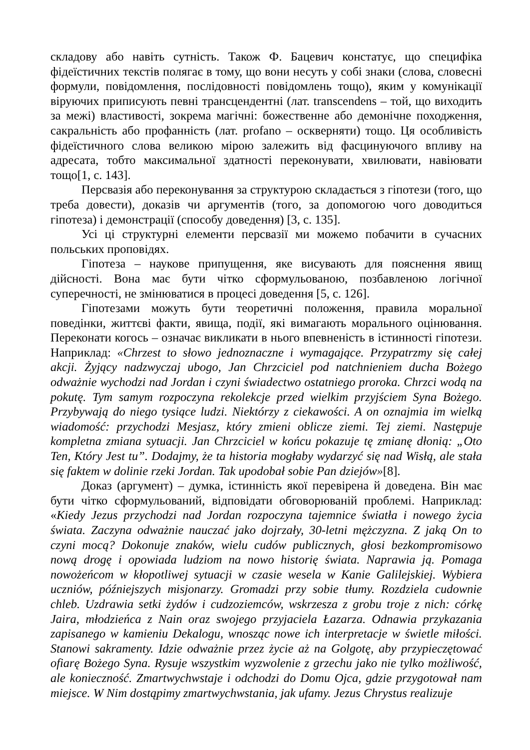складову або навіть сутність. Також Ф. Бацевич констатує, що специфіка фідеїстичних текстів полягає в тому, що вони несуть у собі знаки (слова, словесні формули, повідомлення, послідовності повідомлень тощо), яким у комунікації віруючих приписують певні трансцендентні (лат. transcendens – той, що виходить за межі) властивості, зокрема магічні: божественне або демонічне походження, сакральність або профанність (лат. profano – осквернят​и) тощо. Ця особливість фідеїстичного слова великою мірою залежить від фасцинуючого впливу на адресата, тобто максимальної здатності переконувати, хвилювати, навіювати тощо[1, с. 143].
Персвазія або переконування за структурою складається з гіпотези (того, що треба довести), доказів чи аргументів (того, за допомогою чого доводиться гіпотеза) і демонстрації (способу доведення) [3, с. 135].
Усі ці структурні елементи персвазії ми можемо побачити в сучасних польських проповідях.
Гіпотеза – наукове припущення, яке висувають для пояснення явищ дійсності. Вона має бути чітко сформульованою, позбавленою логічної суперечності, не змінюватися в процесі доведення [5, с. 126].
Гіпотезами можуть бути теоретичні положення, правила моральної поведінки, життєві факти, явища, події, які вимагають морального оцінювання. Переконати когось – означає викликати в нього впевненість в істинності гіпотези. Наприклад: «Chrzest to słowo jednoznaczne i wymagające. Przypatrzmy się całej akcji. Żyjący nadzwyczaj ubogo, Jan Chrzciciel pod natchnieniem ducha Bożego odważnie wychodzi nad Jordan i czyni świadectwo ostatniego proroka. Chrzci wodą na pokutę. Tym samym rozpoczyna rekolekcje przed wielkim przyjściem Syna Bożego. Przybywają do niego tysiące ludzi. Niektórzy z ciekawości. A on oznajmia im wielką wiadomość: przychodzi Mesjasz, który zmieni oblicze ziemi. Tej ziemi. Następuje kompletna zmiana sytuacji. Jan Chrzciciel w końcu pokazuje tę zmianę dłonią: „Oto Ten, Który Jest tu”. Dodajmy, że ta historia mogłaby wydarzyć się nad Wisłą, ale stała się faktem w dolinie rzeki Jordan. Tak upodobał sobie Pan dziejów»[8].
Доказ (аргумент) – думка, істинність якої перевірена й доведена. Він має бути чітко сформульований, відповідати обговорюваній проблемі. Наприклад: «Kiedy Jezus przychodzi nad Jordan rozpoczyna tajemnice światła i nowego życia świata. Zaczyna odważnie nauczać jako dojrzały, 30-letni mężczyzna. Z jaką On to czyni mocą? Dokonuje znaków, wielu cudów publicznych, głosi bezkompromisowo nową drogę i opowiada ludziom na nowo historię świata. Naprawia ją. Pomaga nowożeńcom w kłopotliwej sytuacji w czasie wesela w Kanie Galilejskiej. Wybiera uczniów, późniejszych misjonarzy. Gromadzi przy sobie tłumy. Rozdziela cudownie chleb. Uzdrawia setki żydów i cudzoziemców, wskrzesza z grobu troje z nich: córkę Jaira, młodzieńca z Nain oraz swojego przyjaciela Łazarza. Odnawia przykazania zapisanego w kamieniu Dekalogu, wnosząc nowe ich interpretacje w świetle miłości. Stanowi sakramenty. Idzie odważnie przez życie aż na Golgotę, aby przypieczętować ofiarę Bożego Syna. Rysuje wszystkim wyzwolenie z grzechu jako nie tylko możliwość, ale konieczność. Zmartwychwstaje i odchodzi do Domu Ojca, gdzie przygotował nam miejsce. W Nim dostąpimy zmartwychwstania, jak ufamy. Jezus Chrystus realizuje